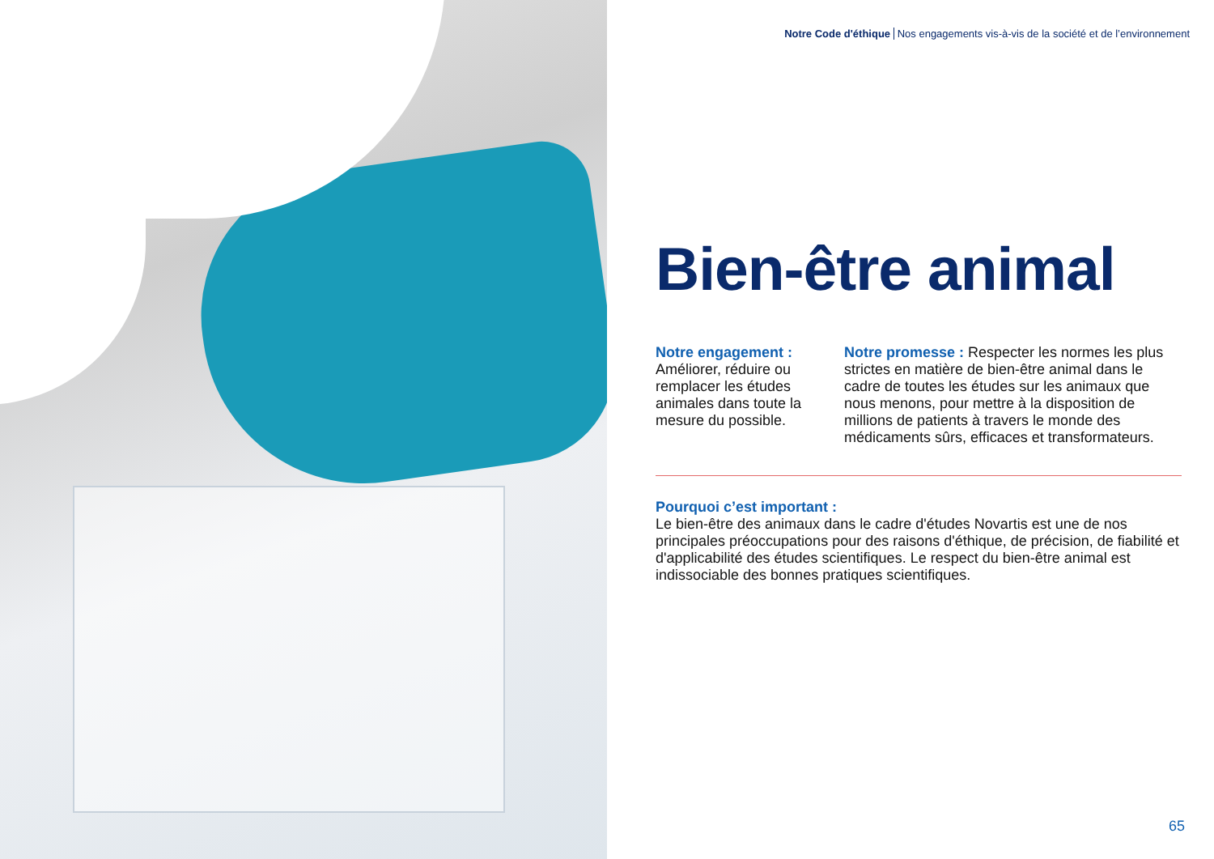Notre Code d'éthique Nos engagements vis-à-vis de la société et de l’environnement
Bien-être animal
Notre engagement :
Améliorer, réduire ou remplacer les études animales dans toute la mesure du possible.
Notre promesse : Respecter les normes les plus strictes en matière de bien-être animal dans le cadre de toutes les études sur les animaux que nous menons, pour mettre à la disposition de millions de patients à travers le monde des médicaments sûrs, efficaces et transformateurs.
Pourquoi c’est important :
Le bien-être des animaux dans le cadre d'études Novartis est une de nos principales préoccupations pour des raisons d'éthique, de précision, de fiabilité et d'applicabilité des études scientifiques. Le respect du bien-être animal est indissociable des bonnes pratiques scientifiques.
65